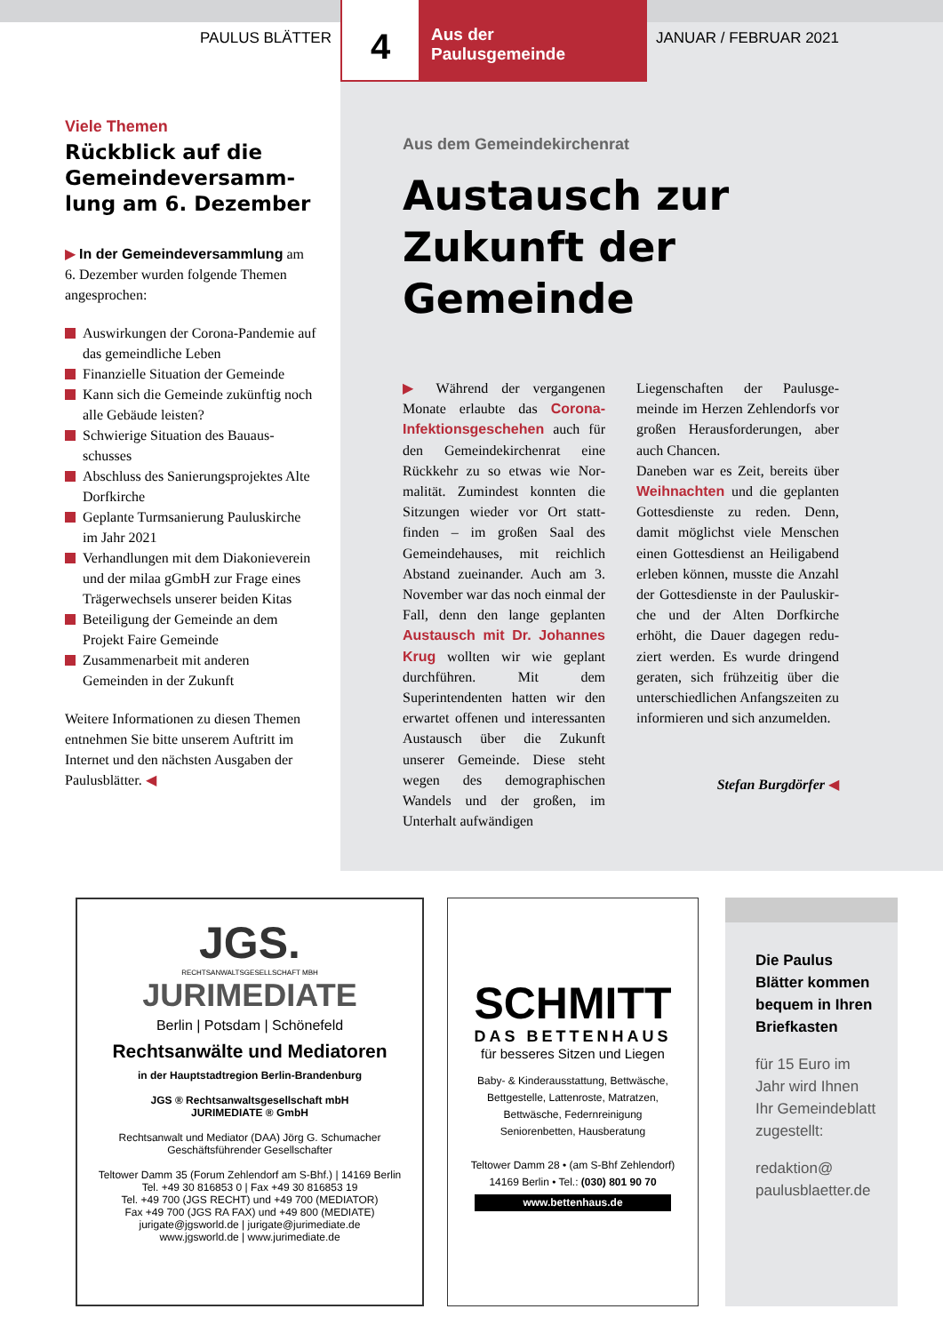PAULUS BLÄTTER
4
Aus der
Paulusgemeinde
JANUAR / FEBRUAR 2021
Viele Themen
Rückblick auf die Gemeindeversamm­lung am 6. Dezember
▶ In der Gemeindeversammlung am 6. Dezember wurden folgende Themen angesprochen:
Auswirkungen der Corona-Pandemie auf das gemeindliche Leben
Finanzielle Situation der Gemeinde
Kann sich die Gemeinde zukünftig noch alle Gebäude leisten?
Schwierige Situation des Bauaus­schusses
Abschluss des Sanierungsprojektes Alte Dorfkirche
Geplante Turmsanierung Pauluskir­che im Jahr 2021
Verhandlungen mit dem Diakonie­verein und der milaa gGmbH zur Frage eines Trägerwechsels unserer beiden Kitas
Beteiligung der Gemeinde an dem Projekt Faire Gemeinde
Zusammenarbeit mit anderen Gemeinden in der Zukunft
Weitere Informationen zu diesen The­men entnehmen Sie bitte unserem Auf­tritt im Internet und den nächsten Aus­gaben der Paulusblätter. ◀
Aus dem Gemeindekirchenrat
Austausch zur Zukunft der Gemeinde
▶ Während der vergangenen Monate erlaubte das Corona-Infektionsgeschehen auch für den Gemeindekirchenrat eine Rückkehr zu so etwas wie Nor­malität. Zumindest konnten die Sitzungen wieder vor Ort statt­finden – im großen Saal des Gemeindehauses, mit reich­lich Abstand zueinander. Auch am 3. November war das noch einmal der Fall, denn den lan­ge geplanten Austausch mit Dr. Johannes Krug wollten wir wie geplant durchführen. Mit dem Superintendenten hatten wir den erwartet offenen und inte­ressanten Austausch über die Zukunft unserer Gemeinde. Diese steht wegen des demogra­phischen Wandels und der gro­ßen, im Unterhalt aufwändigen
Liegenschaften der Paulusge­meinde im Herzen Zehlendorfs vor großen Herausforderungen, aber auch Chancen.
Daneben war es Zeit, bereits über Weihnachten und die geplanten Gottesdienste zu reden. Denn, damit möglichst viele Menschen einen Gottes­dienst an Heiligabend erleben können, musste die Anzahl der Gottesdienste in der Pauluskir­che und der Alten Dorfkirche erhöht, die Dauer dagegen redu­ziert werden. Es wurde dringend geraten, sich frühzeitig über die unterschiedlichen Anfangszei­ten zu informieren und sich anzumelden.
Stefan Burgdörfer ◀
JGS.
RECHTSANWALTSGESELLSCHAFT MBH
JURIMEDIATE
Berlin | Potsdam | Schönefeld
Rechtsanwälte und Mediatoren
in der Hauptstadtregion Berlin-Brandenburg
JGS ® Rechtsanwaltsgesellschaft mbH
JURIMEDIATE ® GmbH
Rechtsanwalt und Mediator (DAA) Jörg G. Schumacher
Geschäftsführender Gesellschafter
Teltower Damm 35 (Forum Zehlendorf am S-Bhf.) | 14169 Berlin
Tel. +49 30 816853 0 | Fax +49 30 816853 19
Tel. +49 700 (JGS RECHT) und +49 700 (MEDIATOR)
Fax +49 700 (JGS RA FAX) und +49 800 (MEDIATE)
jurigate@jgsworld.de | jurigate@jurimediate.de
www.jgsworld.de | www.jurimediate.de
SCHMITT
DAS BETTENHAUS
für besseres Sitzen und Liegen
Baby- & Kinderausstattung, Bettwäsche,
Bettgestelle, Lattenroste, Matratzen,
Bettwäsche, Federnreinigung
Seniorenbetten, Hausberatung
Teltower Damm 28 • (am S-Bhf Zehlendorf)
14169 Berlin • Tel.: (030) 801 90 70
www.bettenhaus.de
Die Paulus Blätter kommen bequem in Ihren Briefkasten
für 15 Euro im Jahr wird Ihnen Ihr Gemeindeblatt zugestellt:
redaktion@ paulusblaetter.de